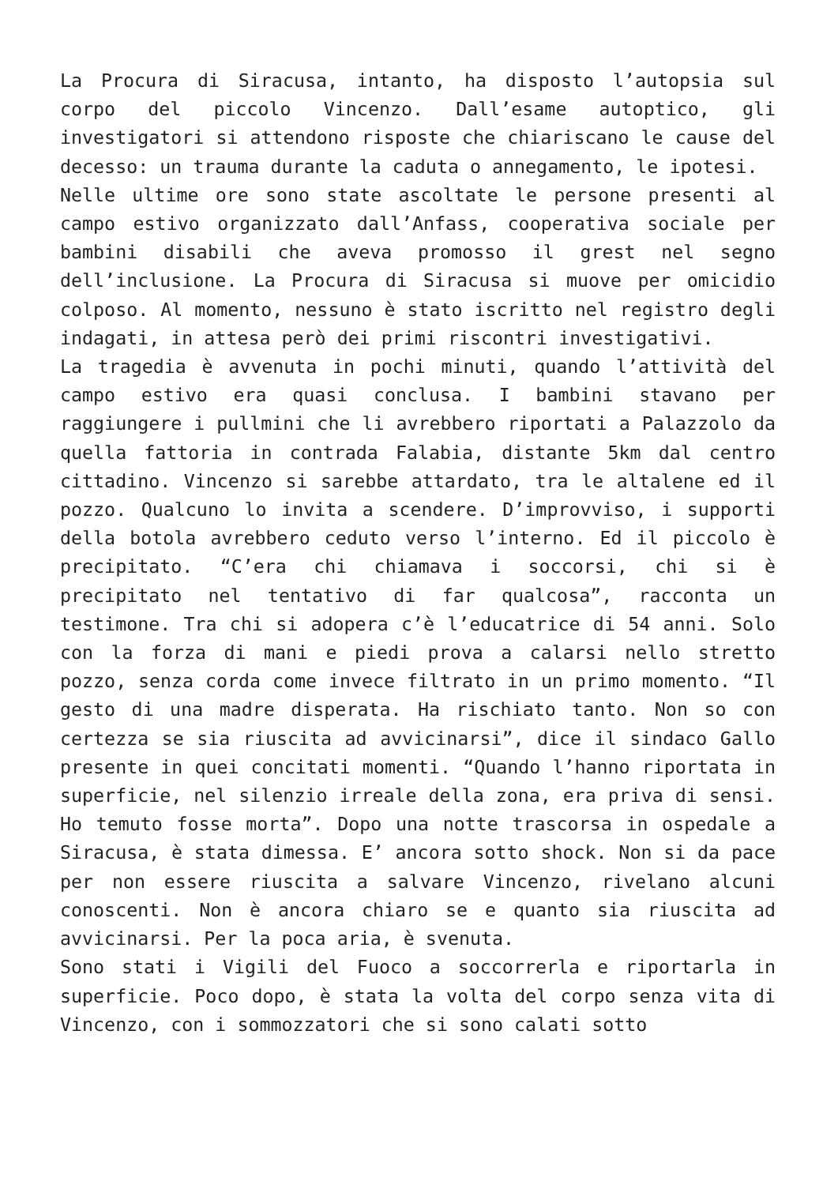La Procura di Siracusa, intanto, ha disposto l’autopsia sul corpo del piccolo Vincenzo. Dall’esame autoptico, gli investigatori si attendono risposte che chiariscano le cause del decesso: un trauma durante la caduta o annegamento, le ipotesi.
Nelle ultime ore sono state ascoltate le persone presenti al campo estivo organizzato dall’Anfass, cooperativa sociale per bambini disabili che aveva promosso il grest nel segno dell’inclusione. La Procura di Siracusa si muove per omicidio colposo. Al momento, nessuno è stato iscritto nel registro degli indagati, in attesa però dei primi riscontri investigativi.
La tragedia è avvenuta in pochi minuti, quando l’attività del campo estivo era quasi conclusa. I bambini stavano per raggiungere i pullmini che li avrebbero riportati a Palazzolo da quella fattoria in contrada Falabia, distante 5km dal centro cittadino. Vincenzo si sarebbe attardato, tra le altalene ed il pozzo. Qualcuno lo invita a scendere. D’improvviso, i supporti della botola avrebbero ceduto verso l’interno. Ed il piccolo è precipitato. “C’era chi chiamava i soccorsi, chi si è precipitato nel tentativo di far qualcosa”, racconta un testimone. Tra chi si adopera c’è l’educatrice di 54 anni. Solo con la forza di mani e piedi prova a calarsi nello stretto pozzo, senza corda come invece filtrato in un primo momento. “Il gesto di una madre disperata. Ha rischiato tanto. Non so con certezza se sia riuscita ad avvicinarsi”, dice il sindaco Gallo presente in quei concitati momenti. “Quando l’hanno riportata in superficie, nel silenzio irreale della zona, era priva di sensi. Ho temuto fosse morta”. Dopo una notte trascorsa in ospedale a Siracusa, è stata dimessa. E’ ancora sotto shock. Non si da pace per non essere riuscita a salvare Vincenzo, rivelano alcuni conoscenti. Non è ancora chiaro se e quanto sia riuscita ad avvicinarsi. Per la poca aria, è svenuta.
Sono stati i Vigili del Fuoco a soccorrerla e riportarla in superficie. Poco dopo, è stata la volta del corpo senza vita di Vincenzo, con i sommozzatori che si sono calati sotto